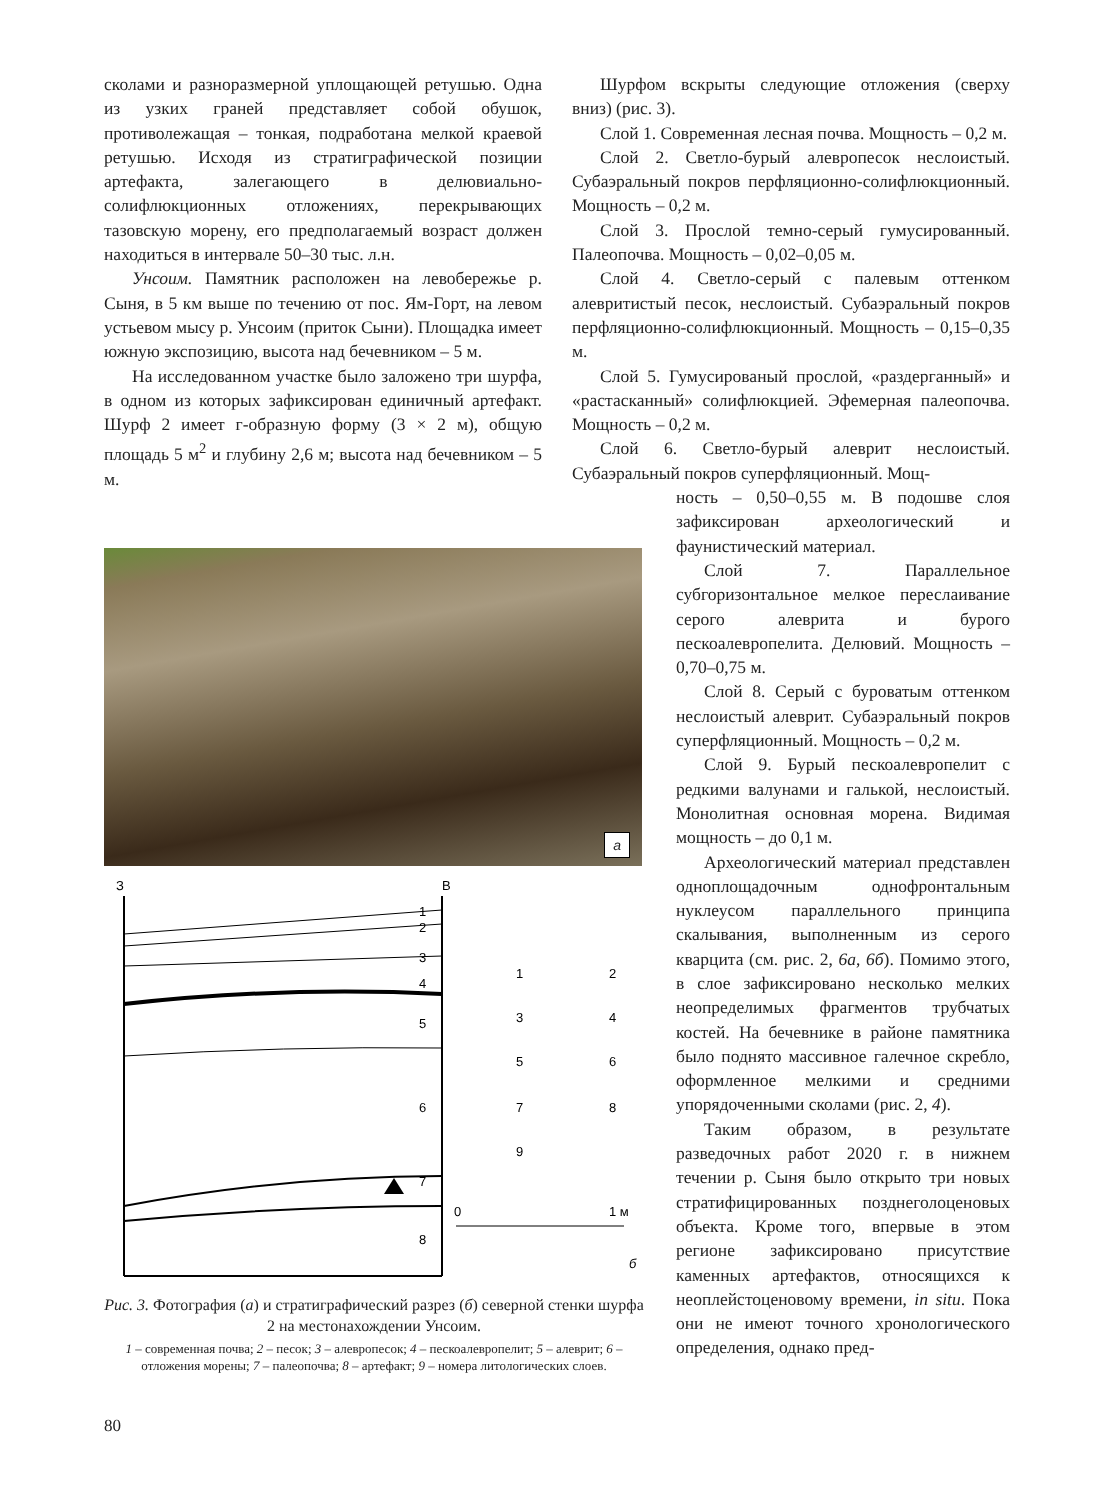сколами и разноразмерной уплощающей ретушью. Одна из узких граней представляет собой обушок, противолежащая – тонкая, подработана мелкой краевой ретушью. Исходя из стратиграфической позиции артефакта, залегающего в делювиально-солифлюкционных отложениях, перекрывающих тазовскую морену, его предполагаемый возраст должен находиться в интервале 50–30 тыс. л.н.
Унсоим. Памятник расположен на левобережье р. Сыня, в 5 км выше по течению от пос. Ям-Горт, на левом устьевом мысу р. Унсоим (приток Сыни). Площадка имеет южную экспозицию, высота над бечевником – 5 м.
На исследованном участке было заложено три шурфа, в одном из которых зафиксирован единичный артефакт. Шурф 2 имеет г-образную форму (3 × 2 м), общую площадь 5 м<sup>2</sup> и глубину 2,6 м; высота над бечевником – 5 м.
а
З
В
1
2
3
4
5
6
7
8
1
2
3
4
5
6
7
8
9
0
1 м
б
Рис. 3. Фотография (а) и стратиграфический разрез (б) северной стенки шурфа 2 на местонахождении Унсоим.
1 – современная почва; 2 – песок; 3 – алевропесок; 4 – пескоалевропелит; 5 – алеврит; 6 – отложения морены; 7 – палеопочва; 8 – артефакт; 9 – номера литологических слоев.
Шурфом вскрыты следующие отложения (сверху вниз) (рис. 3).
Слой 1. Современная лесная почва. Мощность – 0,2 м.
Слой 2. Светло-бурый алевропесок неслоистый. Субаэральный покров перфляционно-солифлюкционный. Мощность – 0,2 м.
Слой 3. Прослой темно-серый гумусированный. Палеопочва. Мощность – 0,02–0,05 м.
Слой 4. Светло-серый с палевым оттенком алевритистый песок, неслоистый. Субаэральный покров перфляционно-солифлюкционный. Мощность – 0,15–0,35 м.
Слой 5. Гумусированый прослой, «раздерганный» и «растасканный» солифлюкцией. Эфемерная палеопочва. Мощность – 0,2 м.
Слой 6. Светло-бурый алеврит неслоистый. Субаэральный покров суперфляционный. Мощ-
ность – 0,50–0,55 м. В подошве слоя зафиксирован археологический и фаунистический материал.
Слой 7. Параллельное субгоризонтальное мелкое переслаивание серого алеврита и бурого пескоалевропелита. Делювий. Мощность – 0,70–0,75 м.
Слой 8. Серый с буроватым оттенком неслоистый алеврит. Субаэральный покров суперфляционный. Мощность – 0,2 м.
Слой 9. Бурый пескоалевропелит с редкими валунами и галькой, неслоистый. Монолитная основная морена. Видимая мощность – до 0,1 м.
Археологический материал представлен одноплощадочным однофронтальным нуклеусом параллельного принципа скалывания, выполненным из серого кварцита (см. рис. 2, 6а, 6б). Помимо этого, в слое зафиксировано несколько мелких неопределимых фрагментов трубчатых костей. На бечевнике в районе памятника было поднято массивное галечное скребло, оформленное мелкими и средними упорядоченными сколами (рис. 2, 4).
Таким образом, в результате разведочных работ 2020 г. в нижнем течении р. Сыня было открыто три новых стратифицированных позднеголоценовых объекта. Кроме того, впервые в этом регионе зафиксировано присутствие каменных артефактов, относящихся к неоплейстоценовому времени, in situ. Пока они не имеют точного хронологического определения, однако пред-
80